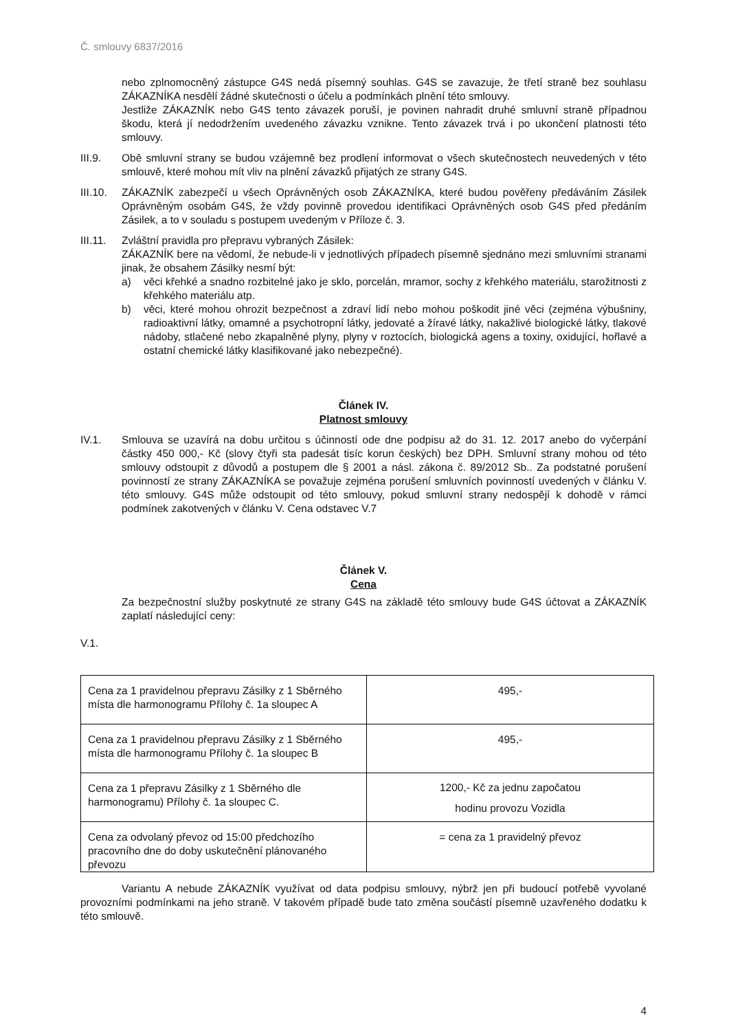Č. smlouvy 6837/2016
nebo zplnomocněný zástupce G4S nedá písemný souhlas. G4S se zavazuje, že třetí straně bez souhlasu ZÁKAZNÍKA nesdělí žádné skutečnosti o účelu a podmínkách plnění této smlouvy.
Jestliže ZÁKAZNÍK nebo G4S tento závazek poruší, je povinen nahradit druhé smluvní straně případnou škodu, která jí nedodržením uvedeného závazku vznikne. Tento závazek trvá i po ukončení platnosti této smlouvy.
III.9. Obě smluvní strany se budou vzájemně bez prodlení informovat o všech skutečnostech neuvedených v této smlouvě, které mohou mít vliv na plnění závazků přijatých ze strany G4S.
III.10.
ZÁKAZNÍK zabezpečí u všech Oprávněných osob ZÁKAZNÍKA, které budou pověřeny předáváním Zásilek Oprávněným osobám G4S, že vždy povinně provedou identifikaci Oprávněných osob G4S před předáním Zásilek, a to v souladu s postupem uvedeným v Příloze č. 3.
III.11.
Zvláštní pravidla pro přepravu vybraných Zásilek:
ZÁKAZNÍK bere na vědomí, že nebude-li v jednotlivých případech písemně sjednáno mezi smluvními stranami jinak, že obsahem Zásilky nesmí být:
a) věci křehké a snadno rozbitelné jako je sklo, porcelán, mramor, sochy z křehkého materiálu, starožitnosti z křehkého materiálu atp.
b) věci, které mohou ohrozit bezpečnost a zdraví lidí nebo mohou poškodit jiné věci (zejména výbušniny, radioaktivní látky, omamné a psychotropní látky, jedovaté a žíravé látky, nakažlivé biologické látky, tlakové nádoby, stlačené nebo zkapalněné plyny, plyny v roztocích, biologická agens a toxiny, oxidující, hořlavé a ostatní chemické látky klasifikované jako nebezpečné).
Článek IV.
Platnost smlouvy
IV.1. Smlouva se uzavírá na dobu určitou s účinností ode dne podpisu až do 31. 12. 2017 anebo do vyčerpání částky 450 000,- Kč (slovy čtyři sta padesát tisíc korun českých) bez DPH. Smluvní strany mohou od této smlouvy odstoupit z důvodů a postupem dle § 2001 a násl. zákona č. 89/2012 Sb.. Za podstatné porušení povinností ze strany ZÁKAZNÍKA se považuje zejména porušení smluvních povinností uvedených v článku V. této smlouvy. G4S může odstoupit od této smlouvy, pokud smluvní strany nedospějí k dohodě v rámci podmínek zakotvených v článku V. Cena odstavec V.7
Článek V.
Cena
Za bezpečnostní služby poskytnuté ze strany G4S na základě této smlouvy bude G4S účtovat a ZÁKAZNÍK zaplatí následující ceny:
V.1.
| Cena za 1 pravidelnou přepravu Zásilky z 1 Sběrného místa dle harmonogramu Přílohy č. 1a sloupec A | 495,- |
| Cena za 1 pravidelnou přepravu Zásilky z 1 Sběrného místa dle harmonogramu Přílohy č. 1a sloupec B | 495,- |
| Cena za 1 přepravu Zásilky z 1 Sběrného dle harmonogramu) Přílohy č. 1a sloupec C. | 1200,- Kč za jednu započatou hodinu provozu Vozidla |
| Cena za odvolaný převoz od 15:00 předchozího pracovního dne do doby uskutečnění plánovaného převozu | = cena za 1 pravidelný převoz |
Variantu A nebude ZÁKAZNÍK využívat od data podpisu smlouvy, nýbrž jen při budoucí potřebě vyvolané provozními podmínkami na jeho straně. V takovém případě bude tato změna součástí písemně uzavřeného dodatku k této smlouvě.
4